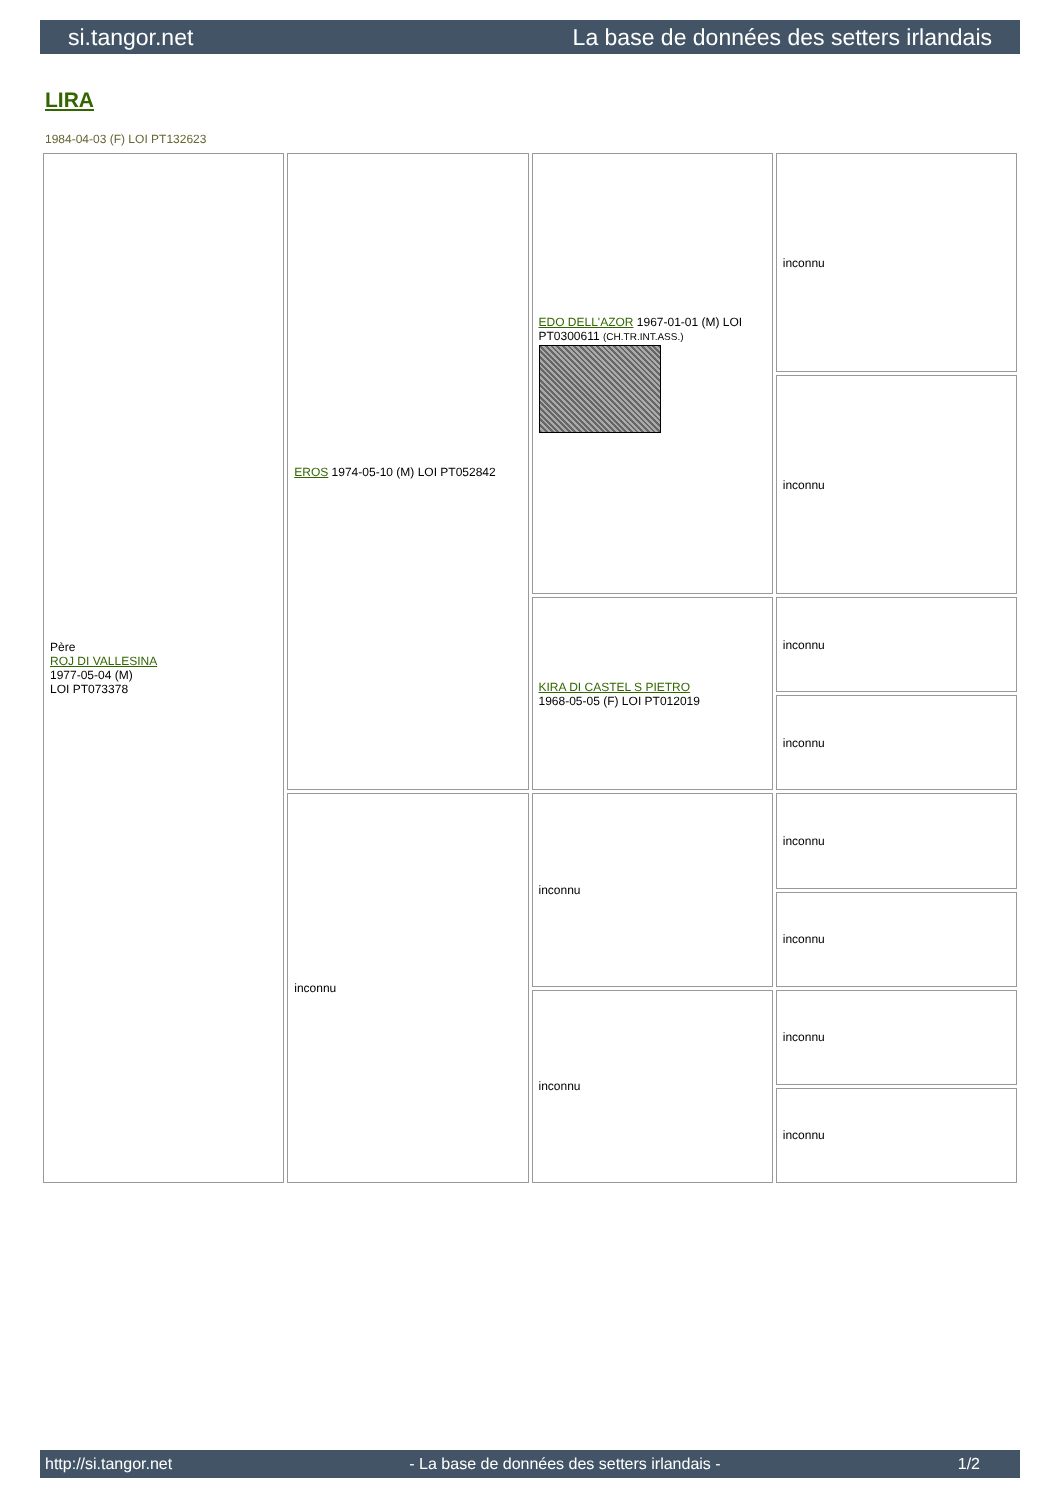si.tangor.net La base de données des setters irlandais
LIRA
1984-04-03 (F) LOI PT132623
| Père ROJ DI VALLESINA 1977-05-04 (M) LOI PT073378 | EROS 1974-05-10 (M) LOI PT052842 | EDO DELL'AZOR 1967-01-01 (M) LOI PT0300611 (CH.TR.INT.ASS.) | inconnu |
| | | | inconnu |
| | | KIRA DI CASTEL S PIETRO 1968-05-05 (F) LOI PT012019 | inconnu |
| | | | inconnu |
| | inconnu | inconnu | inconnu |
| | | | inconnu |
| | | inconnu | inconnu |
| | | | inconnu |
http://si.tangor.net - La base de données des setters irlandais - 1/2